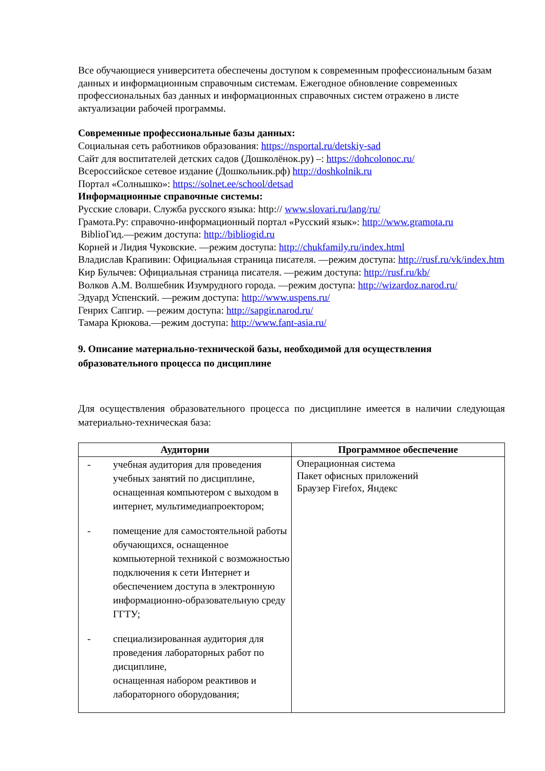Все обучающиеся университета обеспечены доступом к современным профессиональным базам данных и информационным справочным системам. Ежегодное обновление современных профессиональных баз данных и информационных справочных систем отражено в листе актуализации рабочей программы.
Современные профессиональные базы данных:
Социальная сеть работников образования: https://nsportal.ru/detskiy-sad
Сайт для воспитателей детских садов (Дошколёнок.ру) –: https://dohcolonoc.ru/
Всероссийское сетевое издание (Дошкольник.рф) http://doshkolnik.ru
Портал «Солнышко»: https://solnet.ee/school/detsad
Информационные справочные системы:
Русские словари. Служба русского языка: http:// www.slovari.ru/lang/ru/
Грамота.Ру: справочно-информационный портал «Русский язык»: http://www.gramota.ru
BiblioГид.—режим доступа: http://bibliogid.ru
Корней и Лидия Чуковские. —режим доступа: http://chukfamily.ru/index.html
Владислав Крапивин: Официальная страница писателя. —режим доступа: http://rusf.ru/vk/index.htm
Кир Булычев: Официальная страница писателя. —режим доступа: http://rusf.ru/kb/
Волков А.М. Волшебник Изумрудного города. —режим доступа: http://wizardoz.narod.ru/
Эдуард Успенский. —режим доступа: http://www.uspens.ru/
Генрих Сапгир. —режим доступа: http://sapgir.narod.ru/
Тамара Крюкова.—режим доступа: http://www.fant-asia.ru/
9. Описание материально-технической базы, необходимой для осуществления образовательного процесса по дисциплине
Для осуществления образовательного процесса по дисциплине имеется в наличии следующая материально-техническая база:
| Аудитории | Программное обеспечение |
| --- | --- |
| - учебная аудитория для проведения учебных занятий по дисциплине, оснащенная компьютером с выходом в интернет, мультимедиапроектором; - помещение для самостоятельной работы обучающихся, оснащенное компьютерной техникой с возможностью подключения к сети Интернет и обеспечением доступа в электронную информационно-образовательную среду ГГТУ; - специализированная аудитория для проведения лабораторных работ по дисциплине, оснащенная набором реактивов и лабораторного оборудования; | Операционная система Пакет офисных приложений Браузер Firefox, Яндекс |